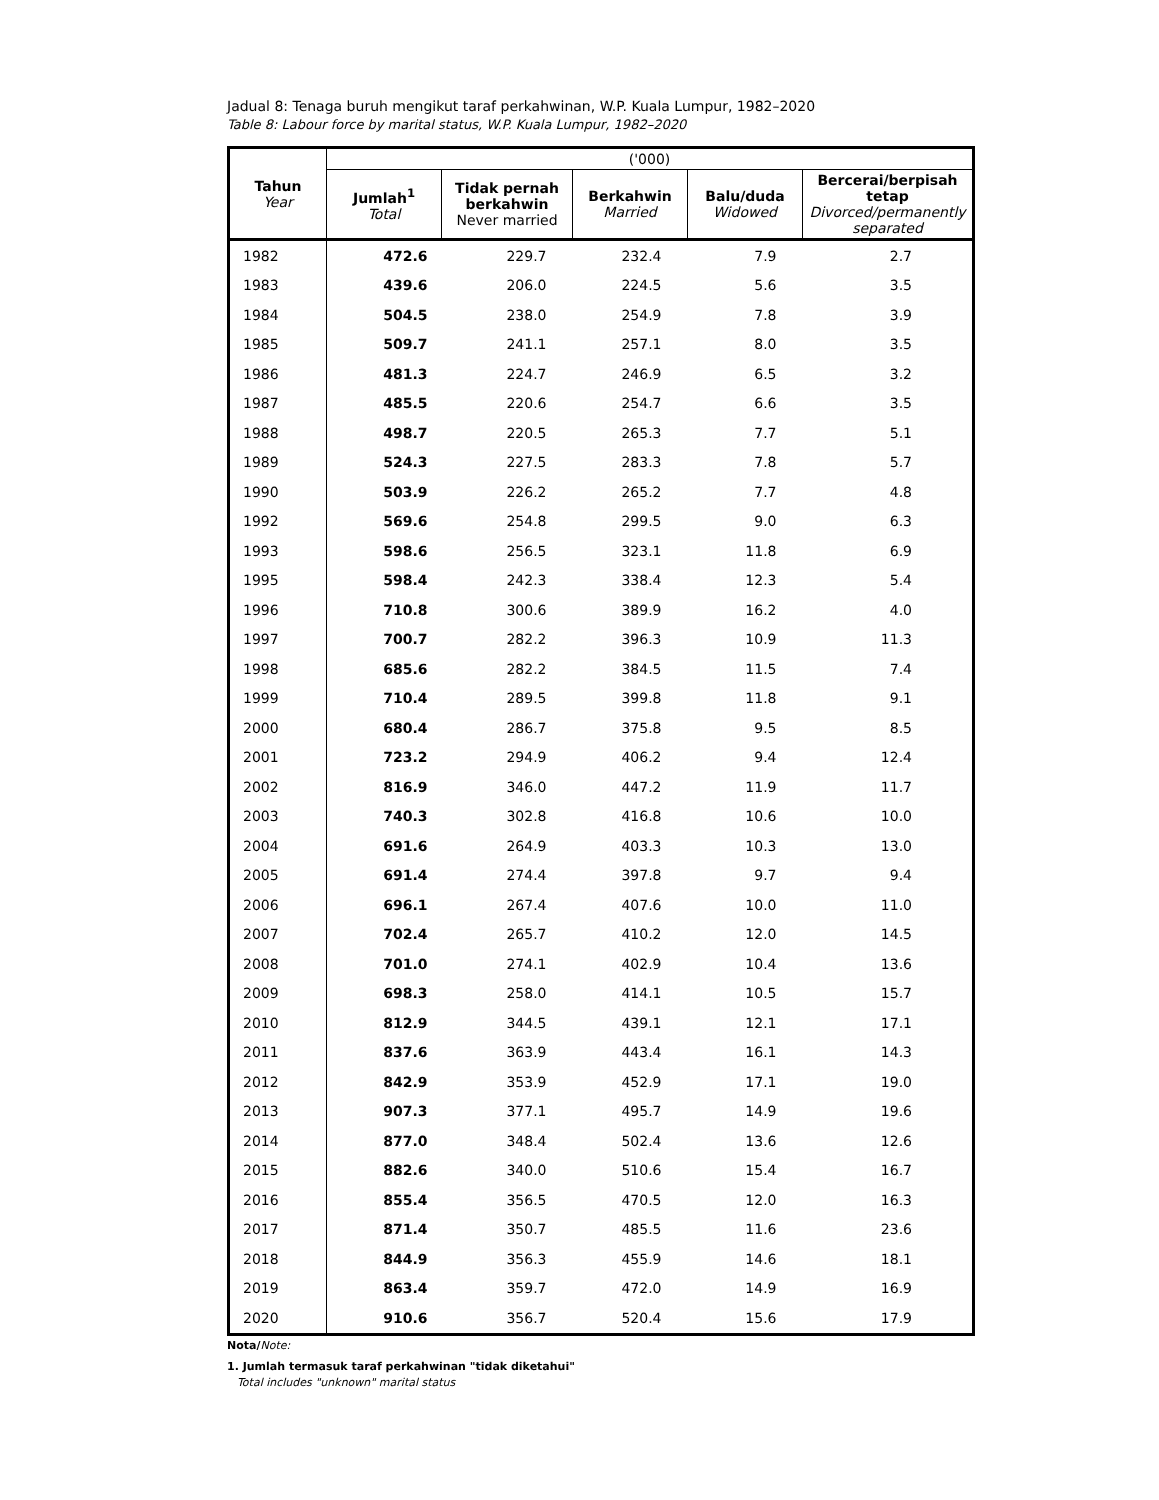Jadual 8: Tenaga buruh mengikut taraf perkahwinan, W.P. Kuala Lumpur, 1982–2020
Table 8: Labour force by marital status, W.P. Kuala Lumpur, 1982–2020
| Tahun Year | ('000) | | | | |
| --- | --- | --- | --- | --- | --- |
| | Jumlah<sup>1</sup> Total | Tidak pernah berkahwin Never married | Berkahwin Married | Balu/duda Widowed | Bercerai/berpisah tetap Divorced/permanently separated |
| 1982 | 472.6 | 229.7 | 232.4 | 7.9 | 2.7 |
| 1983 | 439.6 | 206.0 | 224.5 | 5.6 | 3.5 |
| 1984 | 504.5 | 238.0 | 254.9 | 7.8 | 3.9 |
| 1985 | 509.7 | 241.1 | 257.1 | 8.0 | 3.5 |
| 1986 | 481.3 | 224.7 | 246.9 | 6.5 | 3.2 |
| 1987 | 485.5 | 220.6 | 254.7 | 6.6 | 3.5 |
| 1988 | 498.7 | 220.5 | 265.3 | 7.7 | 5.1 |
| 1989 | 524.3 | 227.5 | 283.3 | 7.8 | 5.7 |
| 1990 | 503.9 | 226.2 | 265.2 | 7.7 | 4.8 |
| 1992 | 569.6 | 254.8 | 299.5 | 9.0 | 6.3 |
| 1993 | 598.6 | 256.5 | 323.1 | 11.8 | 6.9 |
| 1995 | 598.4 | 242.3 | 338.4 | 12.3 | 5.4 |
| 1996 | 710.8 | 300.6 | 389.9 | 16.2 | 4.0 |
| 1997 | 700.7 | 282.2 | 396.3 | 10.9 | 11.3 |
| 1998 | 685.6 | 282.2 | 384.5 | 11.5 | 7.4 |
| 1999 | 710.4 | 289.5 | 399.8 | 11.8 | 9.1 |
| 2000 | 680.4 | 286.7 | 375.8 | 9.5 | 8.5 |
| 2001 | 723.2 | 294.9 | 406.2 | 9.4 | 12.4 |
| 2002 | 816.9 | 346.0 | 447.2 | 11.9 | 11.7 |
| 2003 | 740.3 | 302.8 | 416.8 | 10.6 | 10.0 |
| 2004 | 691.6 | 264.9 | 403.3 | 10.3 | 13.0 |
| 2005 | 691.4 | 274.4 | 397.8 | 9.7 | 9.4 |
| 2006 | 696.1 | 267.4 | 407.6 | 10.0 | 11.0 |
| 2007 | 702.4 | 265.7 | 410.2 | 12.0 | 14.5 |
| 2008 | 701.0 | 274.1 | 402.9 | 10.4 | 13.6 |
| 2009 | 698.3 | 258.0 | 414.1 | 10.5 | 15.7 |
| 2010 | 812.9 | 344.5 | 439.1 | 12.1 | 17.1 |
| 2011 | 837.6 | 363.9 | 443.4 | 16.1 | 14.3 |
| 2012 | 842.9 | 353.9 | 452.9 | 17.1 | 19.0 |
| 2013 | 907.3 | 377.1 | 495.7 | 14.9 | 19.6 |
| 2014 | 877.0 | 348.4 | 502.4 | 13.6 | 12.6 |
| 2015 | 882.6 | 340.0 | 510.6 | 15.4 | 16.7 |
| 2016 | 855.4 | 356.5 | 470.5 | 12.0 | 16.3 |
| 2017 | 871.4 | 350.7 | 485.5 | 11.6 | 23.6 |
| 2018 | 844.9 | 356.3 | 455.9 | 14.6 | 18.1 |
| 2019 | 863.4 | 359.7 | 472.0 | 14.9 | 16.9 |
| 2020 | 910.6 | 356.7 | 520.4 | 15.6 | 17.9 |
Nota/Note:
1. Jumlah termasuk taraf perkahwinan "tidak diketahui"
Total includes "unknown" marital status